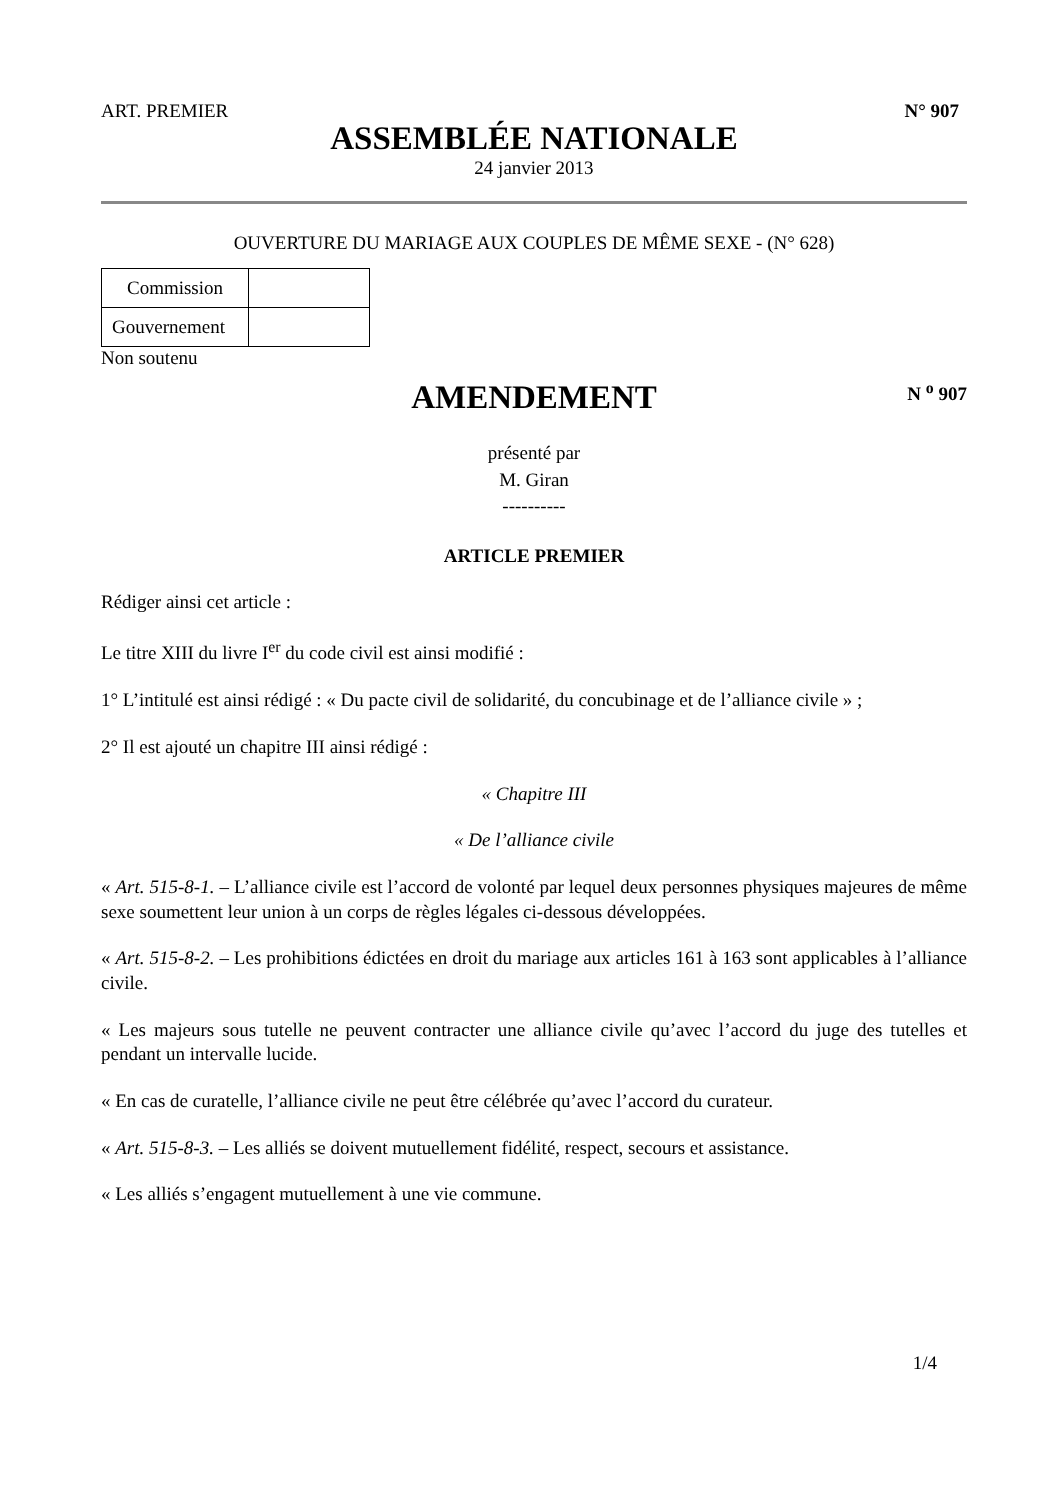ART. PREMIER N° 907
ASSEMBLÉE NATIONALE
24 janvier 2013
OUVERTURE DU MARIAGE AUX COUPLES DE MÊME SEXE - (N° 628)
| Commission | |
| Gouvernement | |
Non soutenu
AMENDEMENT N <sup>o</sup> 907
présenté par
M. Giran
----------
ARTICLE PREMIER
Rédiger ainsi cet article :
Le titre XIII du livre I<sup>er</sup> du code civil est ainsi modifié :
1° L’intitulé est ainsi rédigé : « Du pacte civil de solidarité, du concubinage et de l’alliance civile » ;
2° Il est ajouté un chapitre III ainsi rédigé :
« Chapitre III
« De l’alliance civile
« Art. 515-8-1. – L’alliance civile est l’accord de volonté par lequel deux personnes physiques majeures de même sexe soumettent leur union à un corps de règles légales ci-dessous développées.
« Art. 515-8-2. – Les prohibitions édictées en droit du mariage aux articles 161 à 163 sont applicables à l’alliance civile.
« Les majeurs sous tutelle ne peuvent contracter une alliance civile qu’avec l’accord du juge des tutelles et pendant un intervalle lucide.
« En cas de curatelle, l’alliance civile ne peut être célébrée qu’avec l’accord du curateur.
« Art. 515-8-3. – Les alliés se doivent mutuellement fidélité, respect, secours et assistance.
« Les alliés s’engagent mutuellement à une vie commune.
1/4